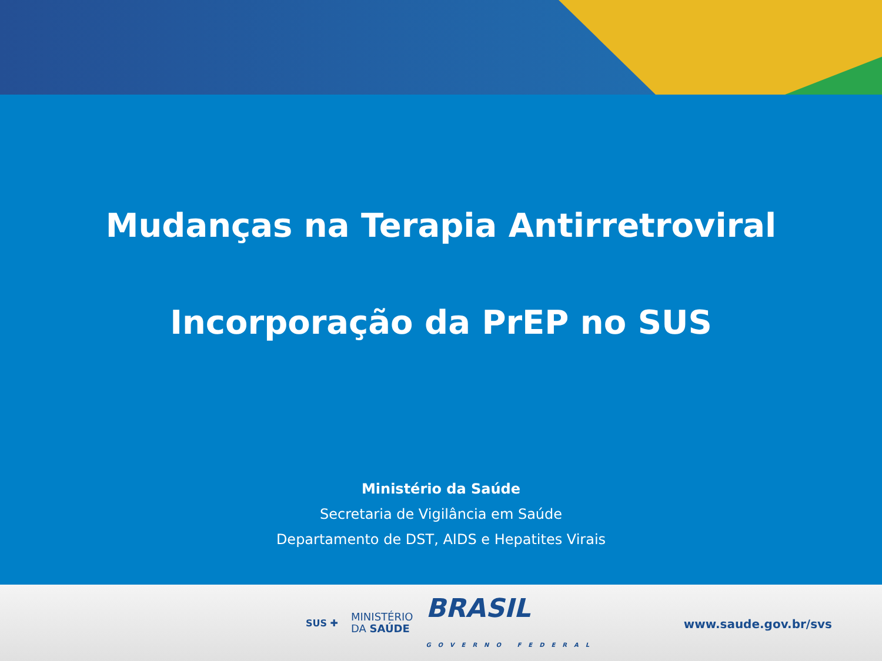Mudanças na Terapia Antirretroviral
Incorporação da PrEP no SUS
Ministério da Saúde
Secretaria de Vigilância em Saúde
Departamento de DST, AIDS e Hepatites Virais
SUS ✚ MINISTÉRIO
DA SAÚDE BRASIL
GOVERNO FEDERAL
www.saude.gov.br/svs